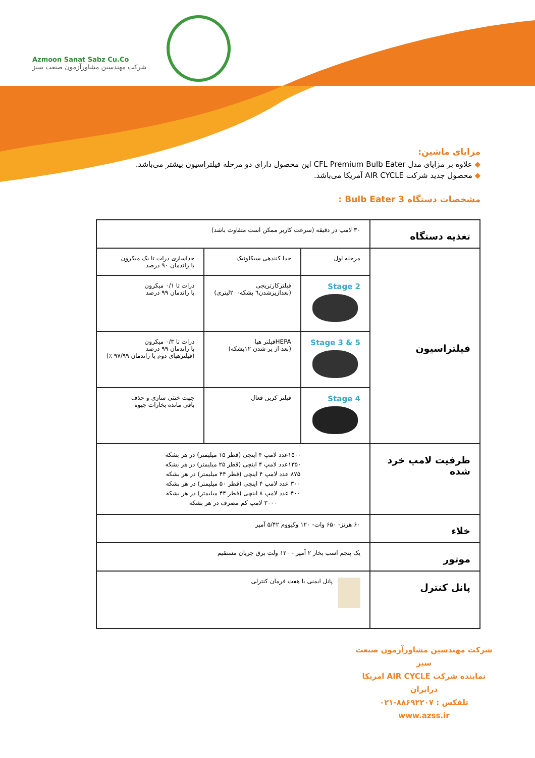Azmoon Sanat Sabz Cu.Co
شرکت مهندسین مشاورآزمون صنعت سبز
مزایای ماشین:
◆ علاوه بر مزایای مدل CFL Premium Bulb Eater این محصول دارای دو مرحله فیلتراسیون بیشتر می‌باشد.
◆ محصول جدید شرکت AIR CYCLE آمریکا می‌باشد.
مشخصات دستگاه Bulb Eater 3 :
| تغذیه دستگاه | ۳۰ لامپ در دقیقه (سرعت کاربر ممکن است متفاوت باشد) | | |
| فیلتراسیون | مرحله اول | جدا کنندهی سیکلونیک | جداسازی ذرات تا یک میکرون با راندمان ۹۰ درصد |
| | Stage 2 | فیلترکارتریجی (بعدازپرشدن٦ بشکه۲۰۰لیتری) | ذرات تا ۰/۱ میکرون با راندمان ۹۹ درصد |
| | Stage 3 & 5 | HEPAفیلتر هپا (بعد از پر شدن ۱۲بشکه) | ذرات تا ۰/۳ میکرون با راندمان ۹۹ درصد (فیلترهپای دوم با راندمان ۹۷/۹۹ ٪) |
| | Stage 4 | فیلتر کربن فعال | جهت خنثی سازی و حذف باقی مانده بخارات جیوه |
| ظرفیت لامپ خرد شده | ۱۵۰۰عدد لامپ ۴ اینچی (قطر ۱۵ میلیمتر) در هر بشکه ۱۳۵۰عدد لامپ ۴ اینچی (قطر ۲۵ میلیمتر) در هر بشکه ۸۷۵ عدد لامپ ۴ اینچی (قطر ۴۴ میلیمتر) در هر بشکه ۳۰۰ عدد لامپ ۴ اینچی (قطر ۵۰ میلیمتر) در هر بشکه ۴۰۰ عدد لامپ ۸ اینچی (قطر ۴۴ میلیمتر) در هر بشکه ۳۰۰۰ لامپ کم مصرف در هر بشکه | | |
| خلاء | ۶۰ هرتز- ۶۵۰ وات- ۱۲۰ وکیووم ۵/۴۲ آمپر | | |
| موتور | یک پنجم اسب بخار ۲ آمپر - ۱۲۰ ولت برق جریان مستقیم | | |
| پانل کنترل | پانل ایمنی با هفت فرمان کنترلی | | |
شرکت مهندسین مشاورآزمون صنعت سبز
نماینده شرکت AIR CYCLE امریکا درایران
تلفکس : ۸۸۶۹۲۲۰۷-۰۲۱
www.azss.ir